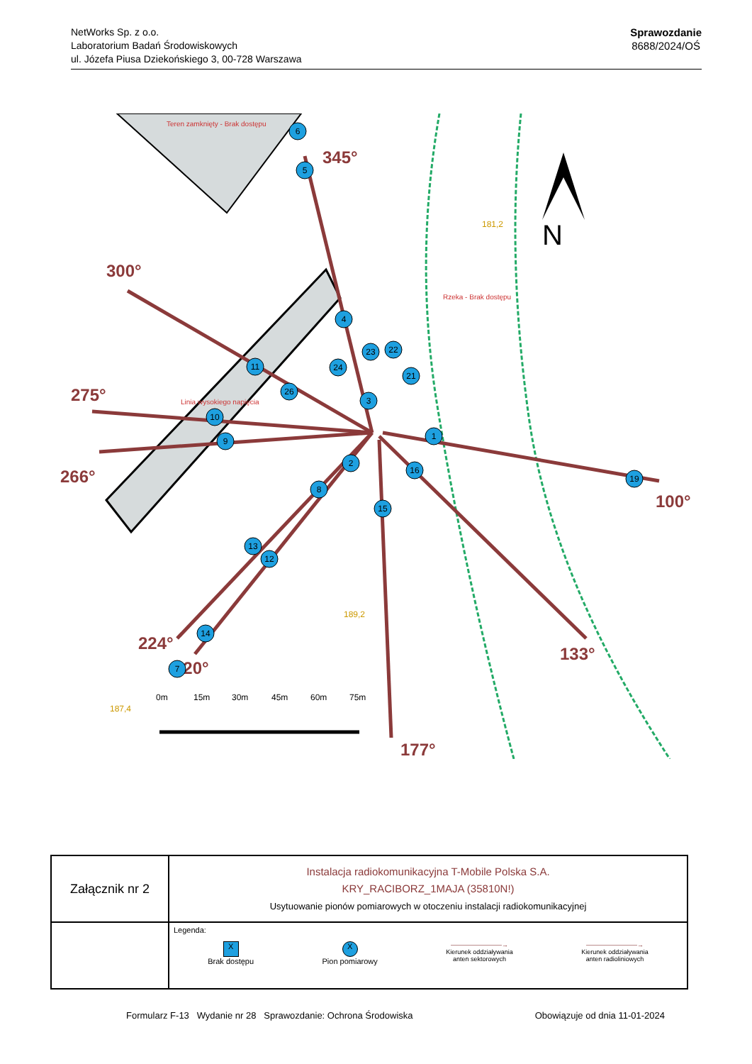NetWorks Sp. z o.o.
Laboratorium Badań Środowiskowych
ul. Józefa Piusa Dziekońskiego 3, 00-728 Warszawa
Sprawozdanie
8688/2024/OŚ
345°
300°
275°
266°
224°
220°
177°
133°
100°
Teren zamknięty - Brak dostępu
Rzeka - Brak dostępu
Linia wysokiego napięcia
181,2
189,2
187,4
N
0m
15m
30m
45m
60m
75m
6
5
4
11
26
3
10
9
1
2
16
8
15
13
12
14
7
19
23
22
21
24
| Załącznik nr 2 | Instalacja radiokomunikacyjna T-Mobile Polska S.A. KRY_RACIBORZ_1MAJA (35810N!) Usytuowanie pionów pomiarowych w otoczeniu instalacji radiokomunikacyjnej |
| | Legenda: X Brak dostępu X Pion pomiarowy ————————→ Kierunek oddziaływania anten sektorowych ————————→ Kierunek oddziaływania anten radioliniowych |
Formularz F-13 Wydanie nr 28 Sprawozdanie: Ochrona Środowiska Obowiązuje od dnia 11-01-2024